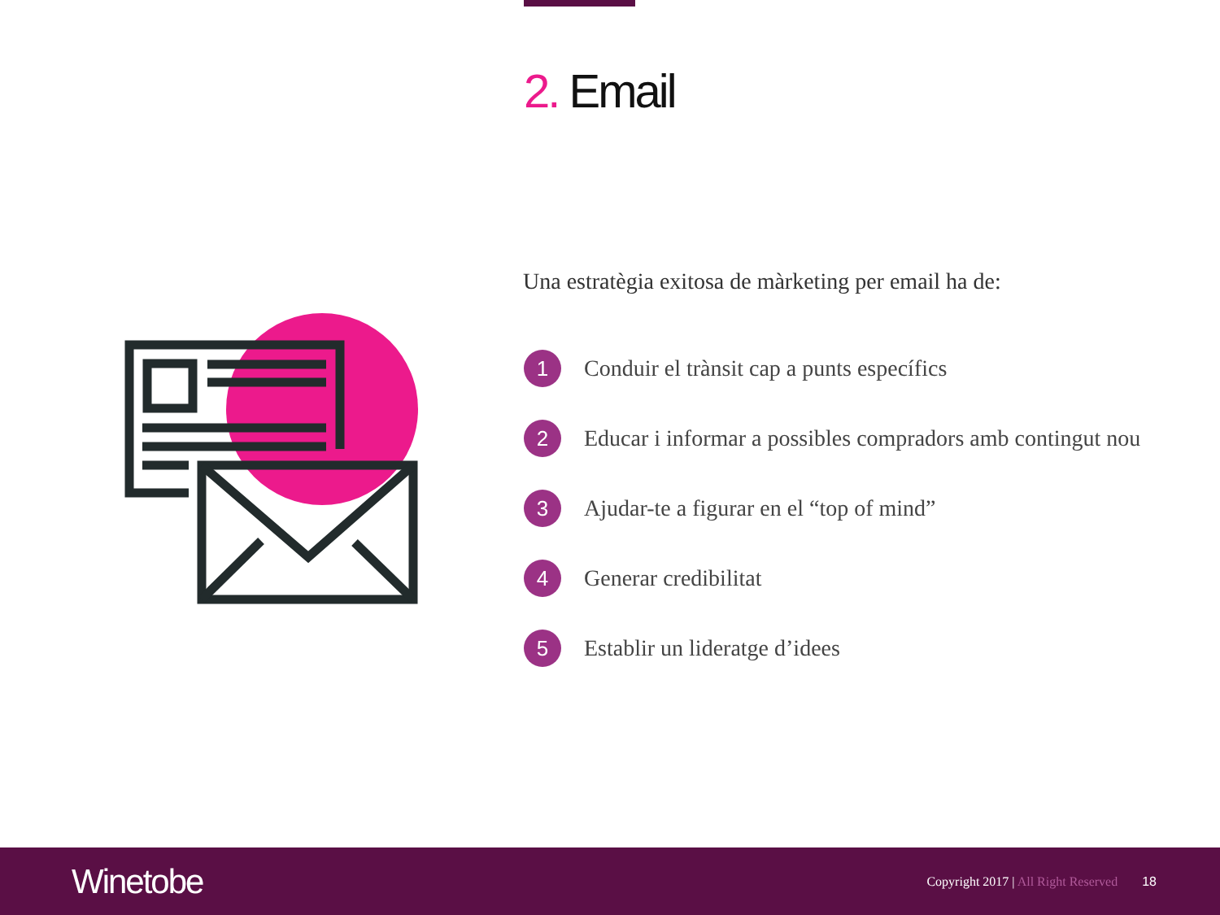2. Email
Una estratègia exitosa de màrketing per email ha de:
1
Conduir el trànsit cap a punts específics
2
Educar i informar a possibles compradors amb contingut nou
3
Ajudar-te a figurar en el “top of mind”
4
Generar credibilitat
5
Establir un lideratge d’idees
Winetobe
Copyright 2017 | All Right Reserved
18